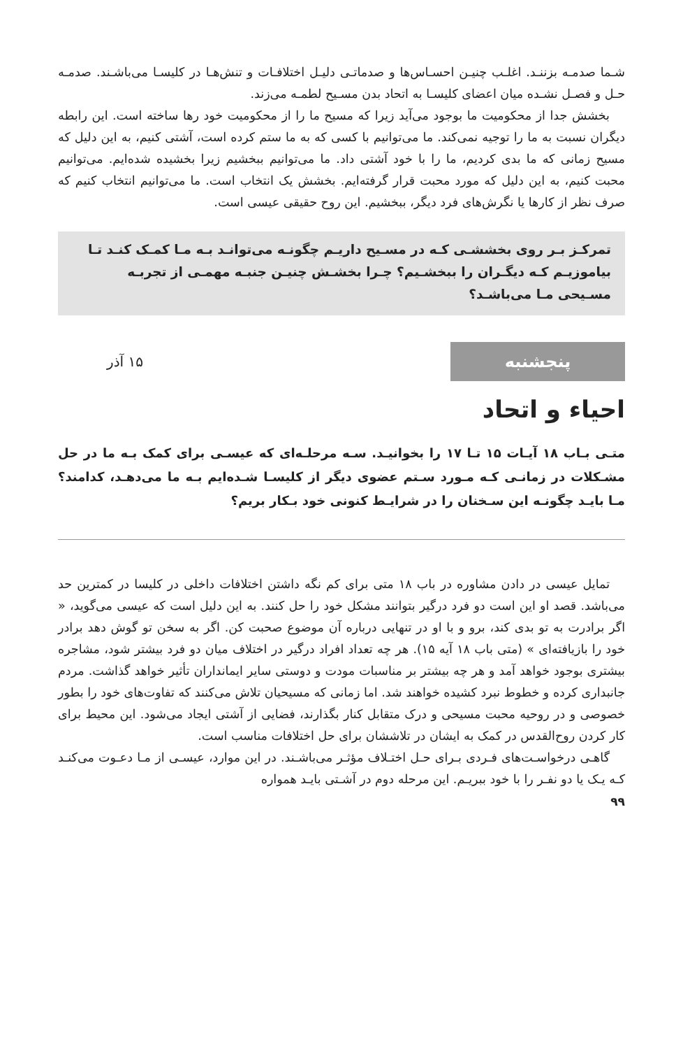شـما صدمـه بزننـد. اغلـب چنیـن احسـاس‌ها و صدماتـی دلیـل اختلافـات و تنش‌هـا در کلیسـا می‌باشـند. صدمـه حـل و فصـل نشـده میان اعضای کلیسـا به اتحاد بدن مسـیح لطمـه می‌زند.
بخشش جدا از محکومیت ما بوجود می‌آید زیرا که مسیح ما را از محکومیت خود رها ساخته است. این رابطه دیگران نسبت به ما را توجیه نمی‌کند. ما می‌توانیم با کسی که به ما ستم کرده است، آشتی کنیم، به این دلیل که مسیح زمانی که ما بدی کردیم، ما را با خود آشتی داد. ما می‌توانیم ببخشیم زیرا بخشیده شده‌ایم. می‌توانیم محبت کنیم، به این دلیل که مورد محبت قرار گرفته‌ایم. بخشش یک انتخاب است. ما می‌توانیم انتخاب کنیم که صرف نظر از کارها یا نگرش‌های فرد دیگر، ببخشیم. این روح حقیقی عیسی است.
تمرکـز بـر روی بخششـی کـه در مسـیح داریـم چگونـه می‌توانـد بـه مـا کمـک کنـد تـا بیاموزیـم کـه دیگـران را ببخشـیم؟ چـرا بخشـش چنیـن جنبـه مهمـی از تجربـه مسـیحی مـا می‌باشـد؟
پنجشنبه
۱۵ آذر
احیاء و اتحاد
متـی بـاب ۱۸ آیـات ۱۵ تـا ۱۷ را بخوانیـد. سـه مرحلـه‌ای که عیسـی برای کمک بـه ما در حل مشـکلات در زمانـی کـه مـورد سـتم عضوی دیگر از کلیسـا شـده‌ایم بـه ما می‌دهـد، کدامند؟ مـا بایـد چگونـه این سـخنان را در شرایـط کنونی خود بـکار بریم؟
تمایل عیسی در دادن مشاوره در باب ۱۸ متی برای کم نگه داشتن اختلافات داخلی در کلیسا در کمترین حد می‌باشد. قصد او این است دو فرد درگیر بتوانند مشکل خود را حل کنند. به این دلیل است که عیسی می‌گوید، « اگر برادرت به تو بدی کند، برو و با او در تنهایی درباره آن موضوع صحبت کن. اگر به سخن تو گوش دهد برادر خود را بازیافته‌ای » (متی باب ۱۸ آیه ۱۵). هر چه تعداد افراد درگیر در اختلاف میان دو فرد بیشتر شود، مشاجره بیشتری بوجود خواهد آمد و هر چه بیشتر بر مناسبات مودت و دوستی سایر ایمانداران تأثیر خواهد گذاشت. مردم جانبداری کرده و خطوط نبرد کشیده خواهند شد. اما زمانی که مسیحیان تلاش می‌کنند که تفاوت‌های خود را بطور خصوصی و در روحیه محبت مسیحی و درک متقابل کنار بگذارند، فضایی از آشتی ایجاد می‌شود. این محیط برای کار کردن روح‌القدس در کمک به ایشان در تلاششان برای حل اختلافات مناسب است.
گاهـی درخواسـت‌های فـردی بـرای حـل اختـلاف مؤثـر می‌باشـند. در این موارد، عیسـی از مـا دعـوت می‌کنـد کـه یـک یا دو نفـر را با خود ببریـم. این مرحله دوم در آشـتی بایـد همواره
۹۹